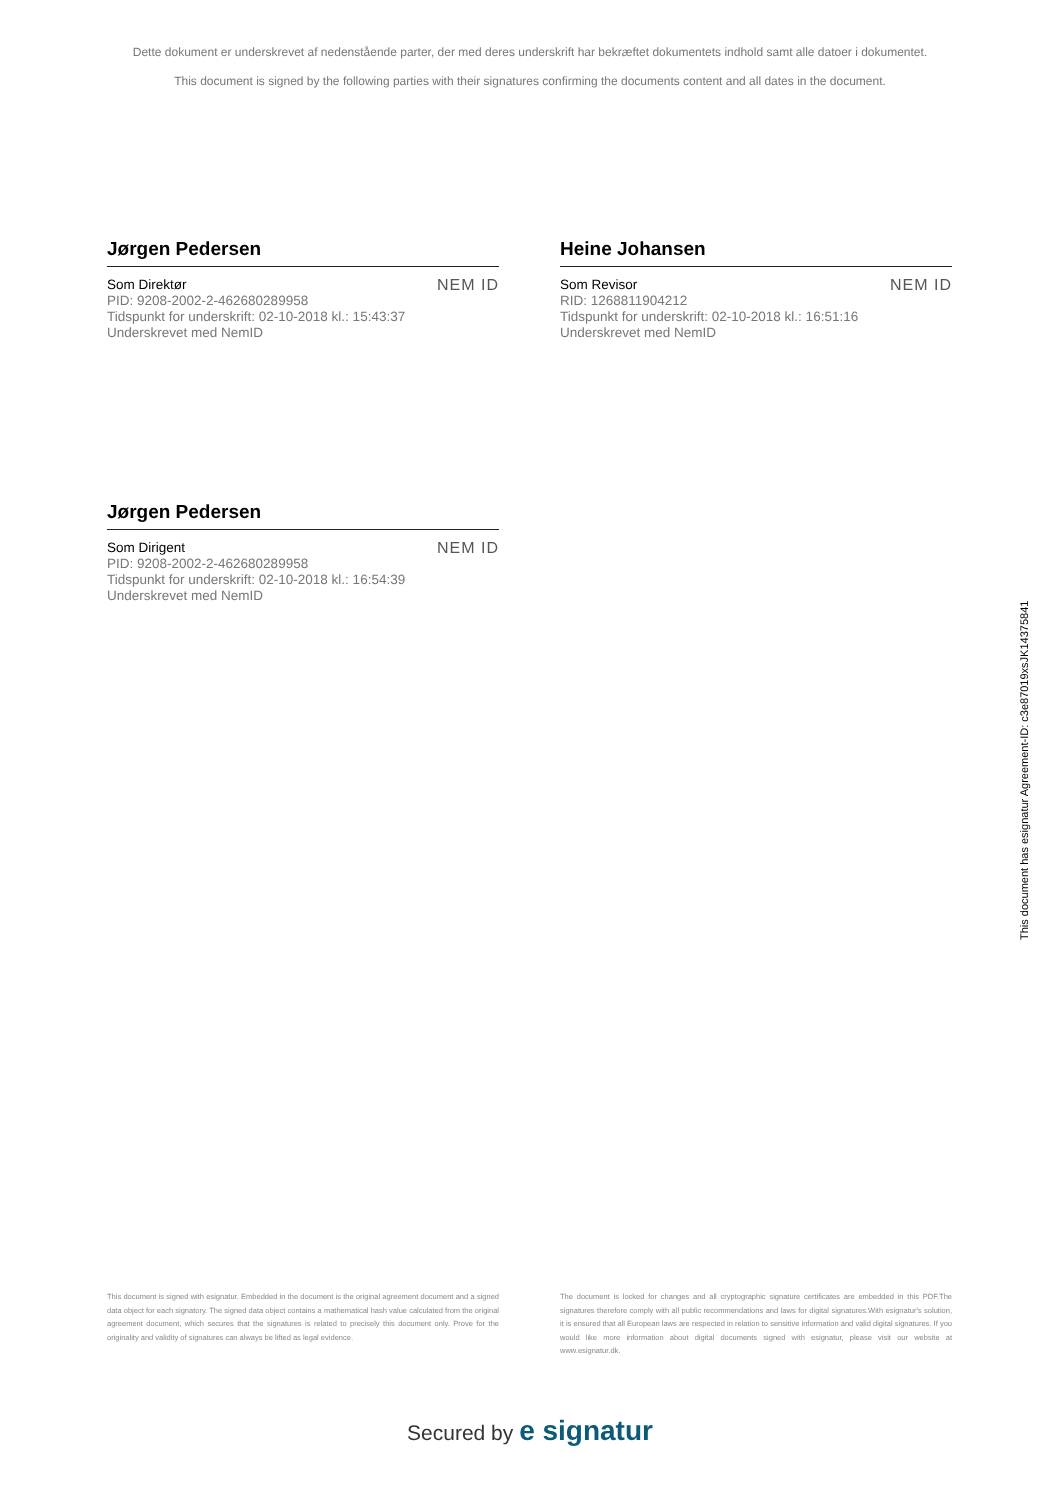Dette dokument er underskrevet af nedenstående parter, der med deres underskrift har bekræftet dokumentets indhold samt alle datoer i dokumentet.
This document is signed by the following parties with their signatures confirming the documents content and all dates in the document.
Jørgen Pedersen
Som Direktør
PID: 9208-2002-2-462680289958
Tidspunkt for underskrift: 02-10-2018 kl.: 15:43:37
Underskrevet med NemID
NEM ID
Heine Johansen
Som Revisor
RID: 1268811904212
Tidspunkt for underskrift: 02-10-2018 kl.: 16:51:16
Underskrevet med NemID
NEM ID
Jørgen Pedersen
Som Dirigent
PID: 9208-2002-2-462680289958
Tidspunkt for underskrift: 02-10-2018 kl.: 16:54:39
Underskrevet med NemID
NEM ID
This document has esignatur Agreement-ID: c3e87019xsJK14375841
This document is signed with esignatur. Embedded in the document is the original agreement document and a signed data object for each signatory. The signed data object contains a mathematical hash value calculated from the original agreement document, which secures that the signatures is related to precisely this document only. Prove for the originality and validity of signatures can always be lifted as legal evidence.
The document is locked for changes and all cryptographic signature certificates are embedded in this PDF.The signatures therefore comply with all public recommendations and laws for digital signatures.With esignatur's solution, it is ensured that all European laws are respected in relation to sensitive information and valid digital signatures. If you would like more information about digital documents signed with esignatur, please visit our website at www.esignatur.dk.
Secured by e signatur